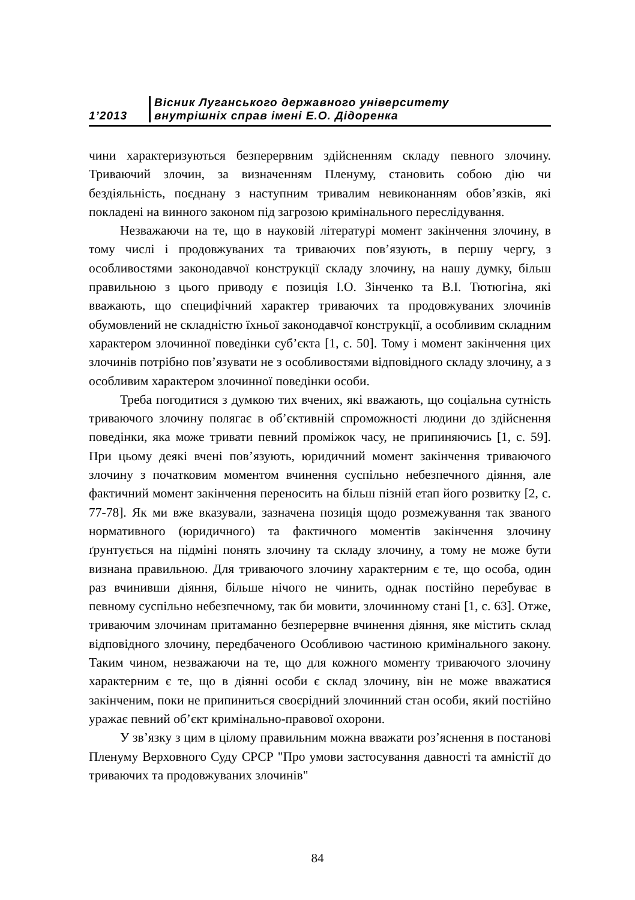1’2013
Вісник Луганського державного університету
внутрішніх справ імені Е.О. Дідоренка
чини характеризуються безперервним здійсненням складу певного злочину. Триваючий злочин, за визначенням Пленуму, становить собою дію чи бездіяльність, поєднану з наступним тривалим невиконанням обов’язків, які покладені на винного законом під загрозою кримінального переслідування.
Незважаючи на те, що в науковій літературі момент закінчення злочину, в тому числі і продовжуваних та триваючих пов’язують, в першу чергу, з особливостями законодавчої конструкції складу злочину, на нашу думку, більш правильною з цього приводу є позиція І.О. Зінченко та В.І. Тютюгіна, які вважають, що специфічний характер триваючих та продовжуваних злочинів обумовлений не складністю їхньої законодавчої конструкції, а особливим складним характером злочинної поведінки суб’єкта [1, с. 50]. Тому і момент закінчення цих злочинів потрібно пов’язувати не з особливостями відповідного складу злочину, а з особливим характером злочинної поведінки особи.
Треба погодитися з думкою тих вчених, які вважають, що соціальна сутність триваючого злочину полягає в об’єктивній спроможності людини до здійснення поведінки, яка може тривати певний проміжок часу, не припиняючись [1, с. 59]. При цьому деякі вчені пов’язують, юридичний момент закінчення триваючого злочину з початковим моментом вчинення суспільно небезпечного діяння, але фактичний момент закінчення переносить на більш пізній етап його розвитку [2, с. 77-78]. Як ми вже вказували, зазначена позиція щодо розмежування так званого нормативного (юридичного) та фактичного моментів закінчення злочину ґрунтується на підміні понять злочину та складу злочину, а тому не може бути визнана правильною. Для триваючого злочину характерним є те, що особа, один раз вчинивши діяння, більше нічого не чинить, однак постійно перебуває в певному суспільно небезпечному, так би мовити, злочинному стані [1, с. 63]. Отже, триваючим злочинам притаманно безперервне вчинення діяння, яке містить склад відповідного злочину, передбаченого Особливою частиною кримінального закону. Таким чином, незважаючи на те, що для кожного моменту триваючого злочину характерним є те, що в діянні особи є склад злочину, він не може вважатися закінченим, поки не припиниться своєрідний злочинний стан особи, який постійно уражає певний об’єкт кримінально-правової охорони.
У зв’язку з цим в цілому правильним можна вважати роз’яснення в постанові Пленуму Верховного Суду СРСР "Про умови застосування давності та амністії до триваючих та продовжуваних злочинів"
84